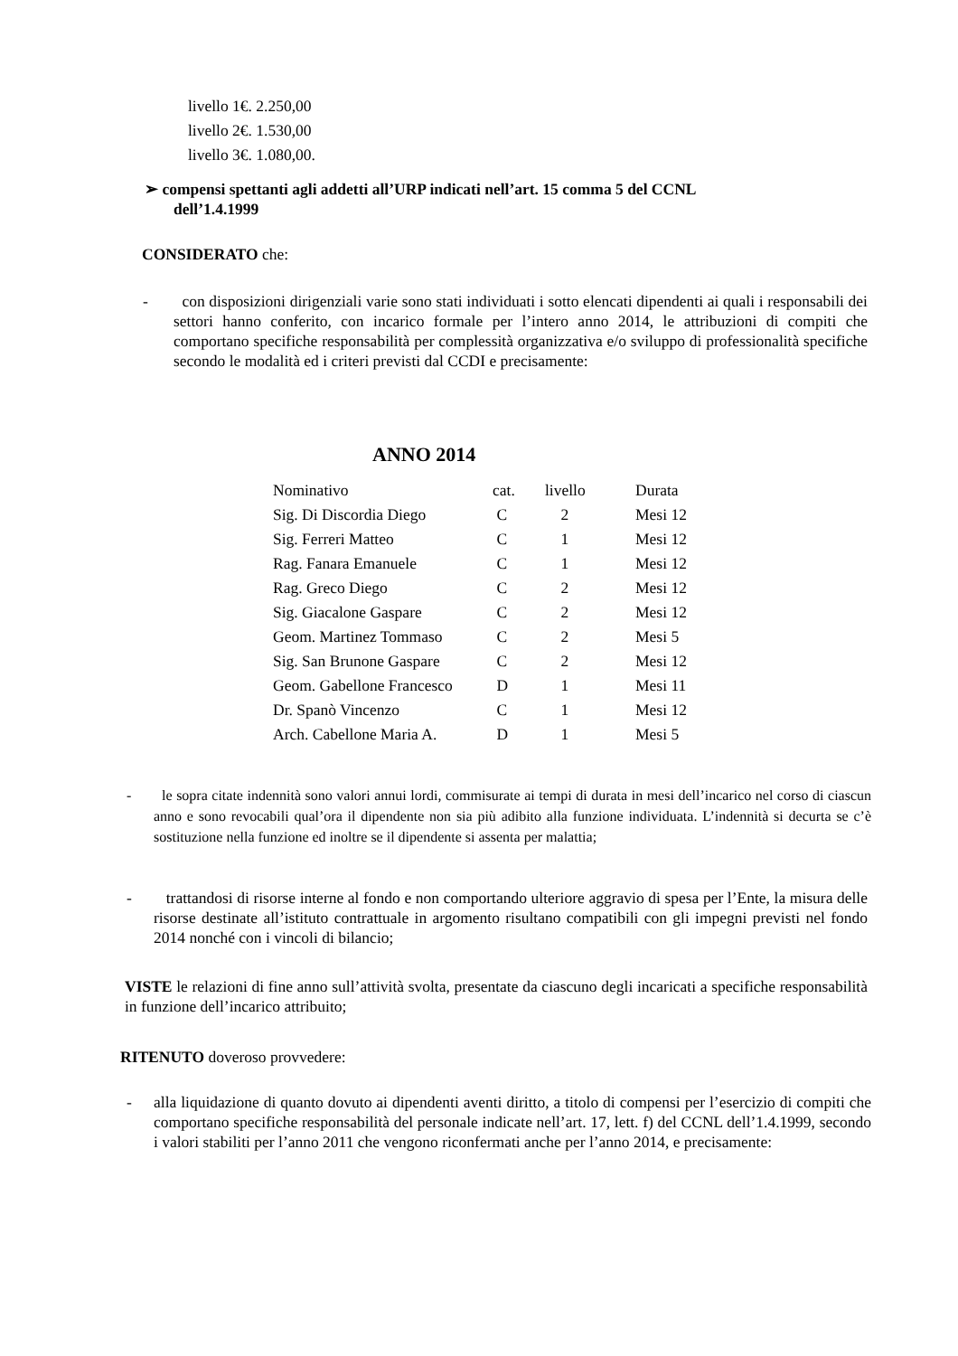| livello 1 | €. 2.250,00 |
| livello 2 | €. 1.530,00 |
| livello 3 | €. 1.080,00. |
➢ compensi spettanti agli addetti all’URP indicati nell’art. 15 comma 5 del CCNL
dell’1.4.1999
CONSIDERATO che:
- con disposizioni dirigenziali varie sono stati individuati i sotto elencati dipendenti ai quali i responsabili dei settori hanno conferito, con incarico formale per l’intero anno 2014, le attribuzioni di compiti che comportano specifiche responsabilità per complessità organizzativa e/o sviluppo di professionalità specifiche secondo le modalità ed i criteri previsti dal CCDI e precisamente:
ANNO 2014
| Nominativo | cat. | livello | Durata |
| Sig. Di Discordia Diego | C | 2 | Mesi 12 |
| Sig. Ferreri Matteo | C | 1 | Mesi 12 |
| Rag. Fanara Emanuele | C | 1 | Mesi 12 |
| Rag. Greco Diego | C | 2 | Mesi 12 |
| Sig. Giacalone Gaspare | C | 2 | Mesi 12 |
| Geom. Martinez Tommaso | C | 2 | Mesi 5 |
| Sig. San Brunone Gaspare | C | 2 | Mesi 12 |
| Geom. Gabellone Francesco | D | 1 | Mesi 11 |
| Dr. Spanò Vincenzo | C | 1 | Mesi 12 |
| Arch. Cabellone Maria A. | D | 1 | Mesi 5 |
- le sopra citate indennità sono valori annui lordi, commisurate ai tempi di durata in mesi dell’incarico nel corso di ciascun anno e sono revocabili qual’ora il dipendente non sia più adibito alla funzione individuata. L’indennità si decurta se c’è sostituzione nella funzione ed inoltre se il dipendente si assenta per malattia;
- trattandosi di risorse interne al fondo e non comportando ulteriore aggravio di spesa per l’Ente, la misura delle risorse destinate all’istituto contrattuale in argomento risultano compatibili con gli impegni previsti nel fondo 2014 nonché con i vincoli di bilancio;
VISTE le relazioni di fine anno sull’attività svolta, presentate da ciascuno degli incaricati a specifiche responsabilità in funzione dell’incarico attribuito;
RITENUTO doveroso provvedere:
- alla liquidazione di quanto dovuto ai dipendenti aventi diritto, a titolo di compensi per l’esercizio di compiti che comportano specifiche responsabilità del personale indicate nell’art. 17, lett. f) del CCNL dell’1.4.1999, secondo i valori stabiliti per l’anno 2011 che vengono riconfermati anche per l’anno 2014, e precisamente: